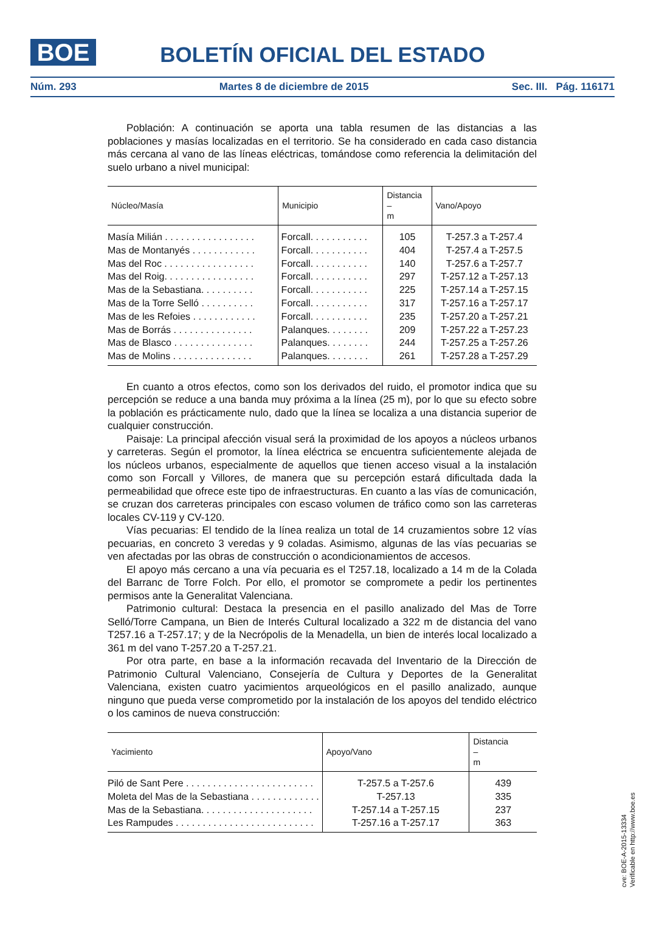BOE
BOLETÍN OFICIAL DEL ESTADO
Núm. 293 Martes 8 de diciembre de 2015 Sec. III. Pág. 116171
Población: A continuación se aporta una tabla resumen de las distancias a las poblaciones y masías localizadas en el territorio. Se ha considerado en cada caso distancia más cercana al vano de las líneas eléctricas, tomándose como referencia la delimitación del suelo urbano a nivel municipal:
| Núcleo/Masía | Municipio | Distancia – m | Vano/Apoyo |
| --- | --- | --- | --- |
| Masía Milián . . . . . . . . . . . . . . . . . | Forcall. . . . . . . . . . . | 105 | T-257.3 a T-257.4 |
| Mas de Montanyés . . . . . . . . . . . . | Forcall. . . . . . . . . . . | 404 | T-257.4 a T-257.5 |
| Mas del Roc . . . . . . . . . . . . . . . . . | Forcall. . . . . . . . . . . | 140 | T-257.6 a T-257.7 |
| Mas del Roig. . . . . . . . . . . . . . . . . | Forcall. . . . . . . . . . . | 297 | T-257.12 a T-257.13 |
| Mas de la Sebastiana. . . . . . . . . . | Forcall. . . . . . . . . . . | 225 | T-257.14 a T-257.15 |
| Mas de la Torre Selló . . . . . . . . . . | Forcall. . . . . . . . . . . | 317 | T-257.16 a T-257.17 |
| Mas de les Refoies . . . . . . . . . . . . | Forcall. . . . . . . . . . . | 235 | T-257.20 a T-257.21 |
| Mas de Borrás . . . . . . . . . . . . . . . | Palanques. . . . . . . . | 209 | T-257.22 a T-257.23 |
| Mas de Blasco . . . . . . . . . . . . . . . | Palanques. . . . . . . . | 244 | T-257.25 a T-257.26 |
| Mas de Molins . . . . . . . . . . . . . . . | Palanques. . . . . . . . | 261 | T-257.28 a T-257.29 |
En cuanto a otros efectos, como son los derivados del ruido, el promotor indica que su percepción se reduce a una banda muy próxima a la línea (25 m), por lo que su efecto sobre la población es prácticamente nulo, dado que la línea se localiza a una distancia superior de cualquier construcción.
Paisaje: La principal afección visual será la proximidad de los apoyos a núcleos urbanos y carreteras. Según el promotor, la línea eléctrica se encuentra suficientemente alejada de los núcleos urbanos, especialmente de aquellos que tienen acceso visual a la instalación como son Forcall y Villores, de manera que su percepción estará dificultada dada la permeabilidad que ofrece este tipo de infraestructuras. En cuanto a las vías de comunicación, se cruzan dos carreteras principales con escaso volumen de tráfico como son las carreteras locales CV-119 y CV-120.
Vías pecuarias: El tendido de la línea realiza un total de 14 cruzamientos sobre 12 vías pecuarias, en concreto 3 veredas y 9 coladas. Asimismo, algunas de las vías pecuarias se ven afectadas por las obras de construcción o acondicionamientos de accesos.
El apoyo más cercano a una vía pecuaria es el T257.18, localizado a 14 m de la Colada del Barranc de Torre Folch. Por ello, el promotor se compromete a pedir los pertinentes permisos ante la Generalitat Valenciana.
Patrimonio cultural: Destaca la presencia en el pasillo analizado del Mas de Torre Selló/Torre Campana, un Bien de Interés Cultural localizado a 322 m de distancia del vano T257.16 a T-257.17; y de la Necrópolis de la Menadella, un bien de interés local localizado a 361 m del vano T-257.20 a T-257.21.
Por otra parte, en base a la información recavada del Inventario de la Dirección de Patrimonio Cultural Valenciano, Consejería de Cultura y Deportes de la Generalitat Valenciana, existen cuatro yacimientos arqueológicos en el pasillo analizado, aunque ninguno que pueda verse comprometido por la instalación de los apoyos del tendido eléctrico o los caminos de nueva construcción:
| Yacimiento | Apoyo/Vano | Distancia – m |
| --- | --- | --- |
| Piló de Sant Pere . . . . . . . . . . . . . . . . . . . . . . . . | T-257.5 a T-257.6 | 439 |
| Moleta del Mas de la Sebastiana . . . . . . . . . . . . . | T-257.13 | 335 |
| Mas de la Sebastiana. . . . . . . . . . . . . . . . . . . . . | T-257.14 a T-257.15 | 237 |
| Les Rampudes . . . . . . . . . . . . . . . . . . . . . . . . . . | T-257.16 a T-257.17 | 363 |
cve: BOE-A-2015-13334
Verificable en http://www.boe.es